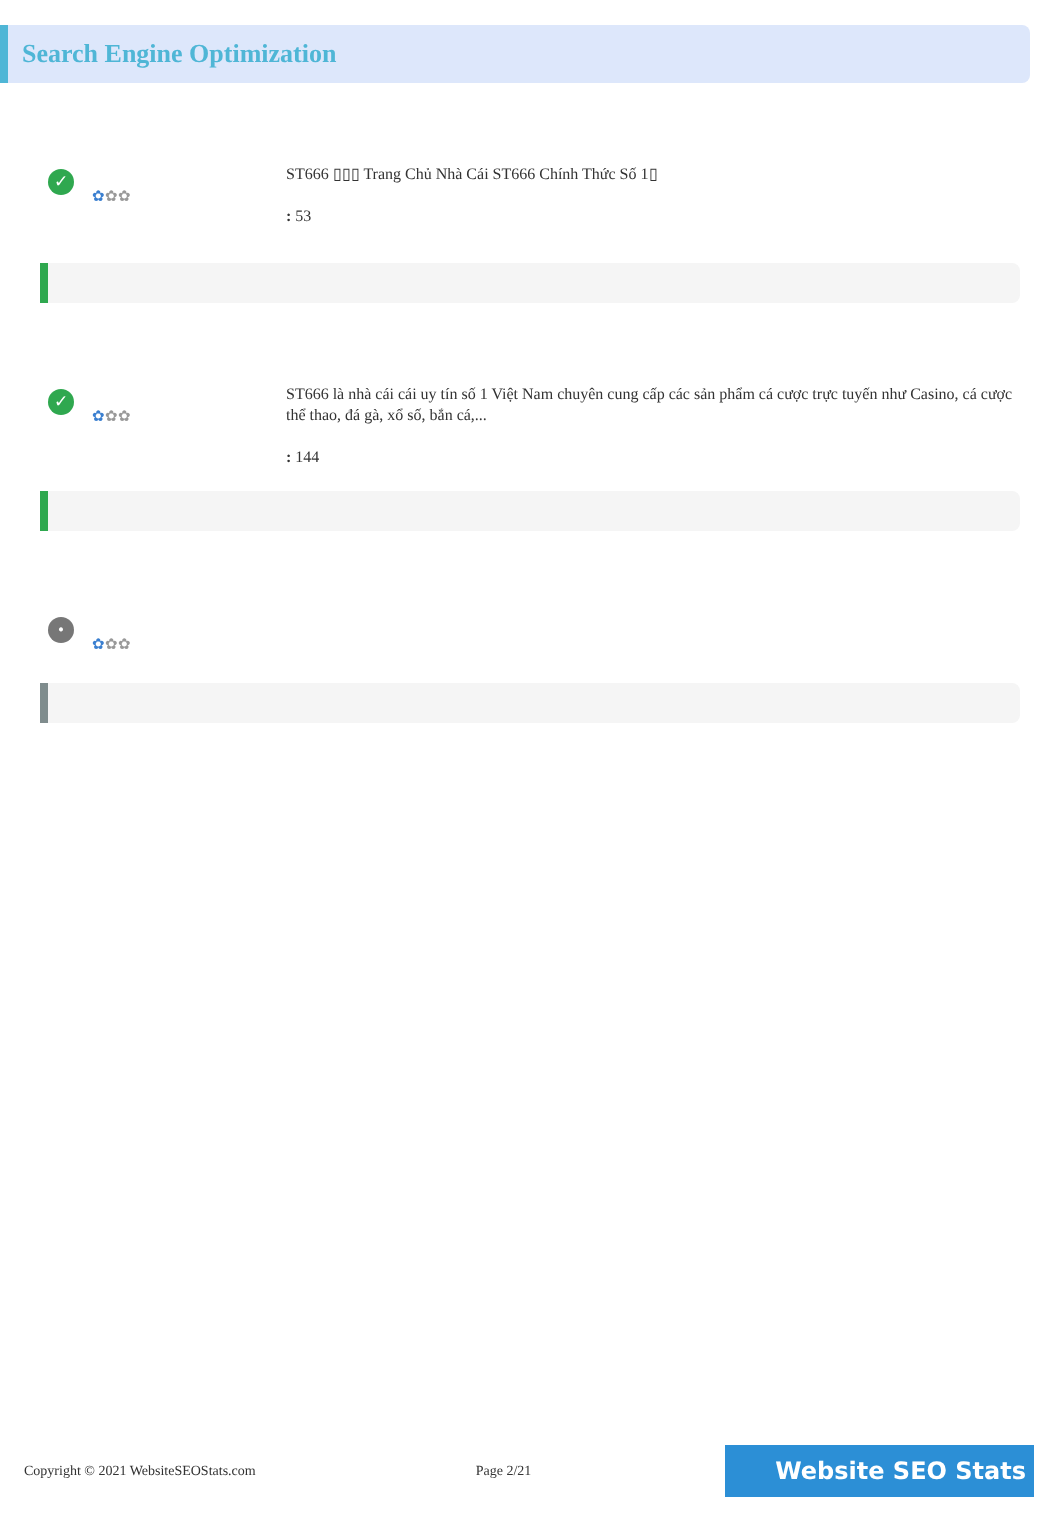Search Engine Optimization
✓
✿✿✿
ST666 ▯▯▯ Trang Chủ Nhà Cái ST666 Chính Thức Số 1▯
: 53
✓
✿✿✿
ST666 là nhà cái cái uy tín số 1 Việt Nam chuyên cung cấp các sản phẩm cá cược trực tuyến như Casino, cá cược thể thao, đá gà, xổ số, bắn cá,...
: 144
•
✿✿✿
Copyright © 2021 WebsiteSEOStats.com Page 2/21 Website SEO Stats